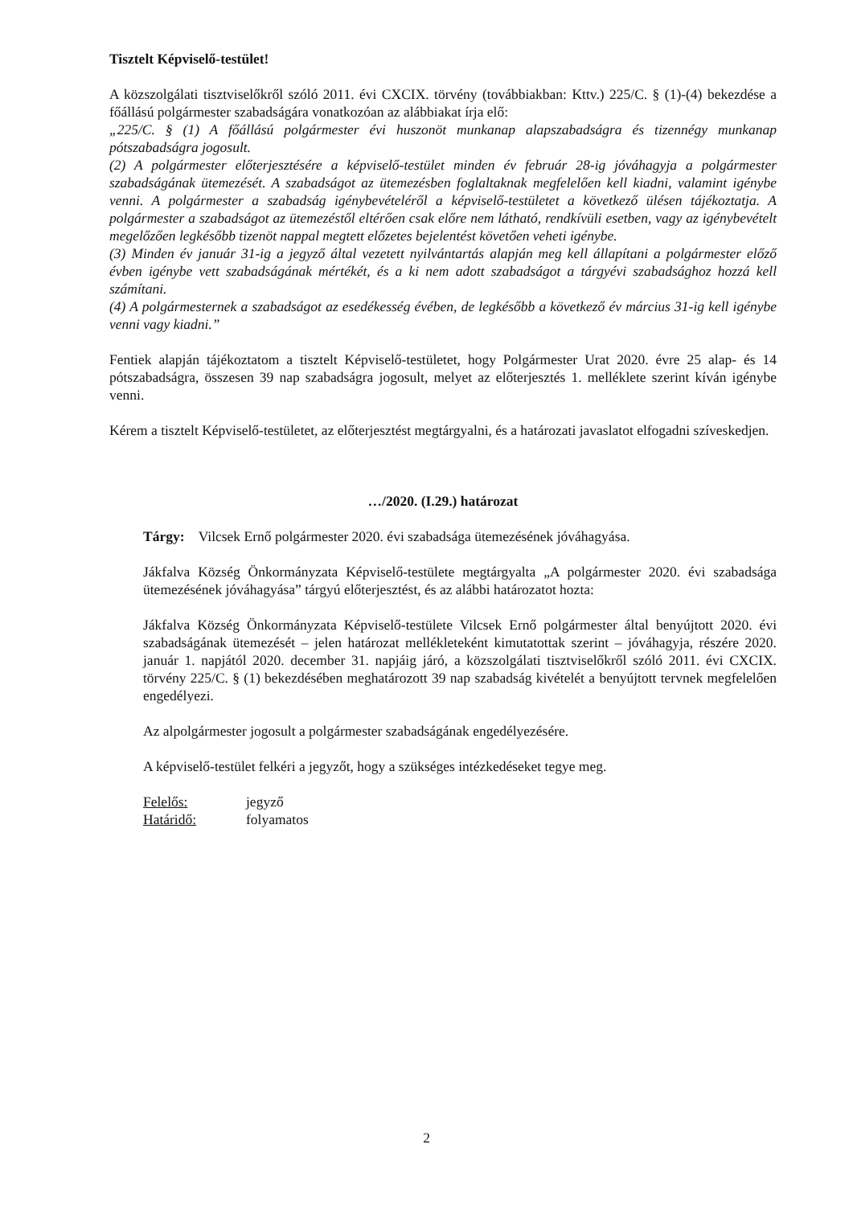Tisztelt Képviselő-testület!
A közszolgálati tisztviselőkről szóló 2011. évi CXCIX. törvény (továbbiakban: Kttv.) 225/C. § (1)-(4) bekezdése a főállású polgármester szabadságára vonatkozóan az alábbiakat írja elő:
„225/C. § (1) A főállású polgármester évi huszonöt munkanap alapszabadságra és tizennégy munkanap pótszabadságra jogosult.
(2) A polgármester előterjesztésére a képviselő-testület minden év február 28-ig jóváhagyja a polgármester szabadságának ütemezését. A szabadságot az ütemezésben foglaltaknak megfelelően kell kiadni, valamint igénybe venni. A polgármester a szabadság igénybevételéről a képviselő-testületet a következő ülésen tájékoztatja. A polgármester a szabadságot az ütemezéstől eltérően csak előre nem látható, rendkívüli esetben, vagy az igénybevételt megelőzően legkésőbb tizenöt nappal megtett előzetes bejelentést követően veheti igénybe.
(3) Minden év január 31-ig a jegyző által vezetett nyilvántartás alapján meg kell állapítani a polgármester előző évben igénybe vett szabadságának mértékét, és a ki nem adott szabadságot a tárgyévi szabadsághoz hozzá kell számítani.
(4) A polgármesternek a szabadságot az esedékesség évében, de legkésőbb a következő év március 31-ig kell igénybe venni vagy kiadni.”
Fentiek alapján tájékoztatom a tisztelt Képviselő-testületet, hogy Polgármester Urat 2020. évre 25 alap- és 14 pótszabadságra, összesen 39 nap szabadságra jogosult, melyet az előterjesztés 1. melléklete szerint kíván igénybe venni.
Kérem a tisztelt Képviselő-testületet, az előterjesztést megtárgyalni, és a határozati javaslatot elfogadni szíveskedjen.
…/2020. (I.29.) határozat
Tárgy: Vilcsek Ernő polgármester 2020. évi szabadsága ütemezésének jóváhagyása.
Jákfalva Község Önkormányzata Képviselő-testülete megtárgyalta „A polgármester 2020. évi szabadsága ütemezésének jóváhagyása” tárgyú előterjesztést, és az alábbi határozatot hozta:
Jákfalva Község Önkormányzata Képviselő-testülete Vilcsek Ernő polgármester által benyújtott 2020. évi szabadságának ütemezését – jelen határozat mellékleteként kimutatottak szerint – jóváhagyja, részére 2020. január 1. napjától 2020. december 31. napjáig járó, a közszolgálati tisztviselőkről szóló 2011. évi CXCIX. törvény 225/C. § (1) bekezdésében meghatározott 39 nap szabadság kivételét a benyújtott tervnek megfelelően engedélyezi.
Az alpolgármester jogosult a polgármester szabadságának engedélyezésére.
A képviselő-testület felkéri a jegyzőt, hogy a szükséges intézkedéseket tegye meg.
| Felelős: | jegyző |
| Határidő: | folyamatos |
2